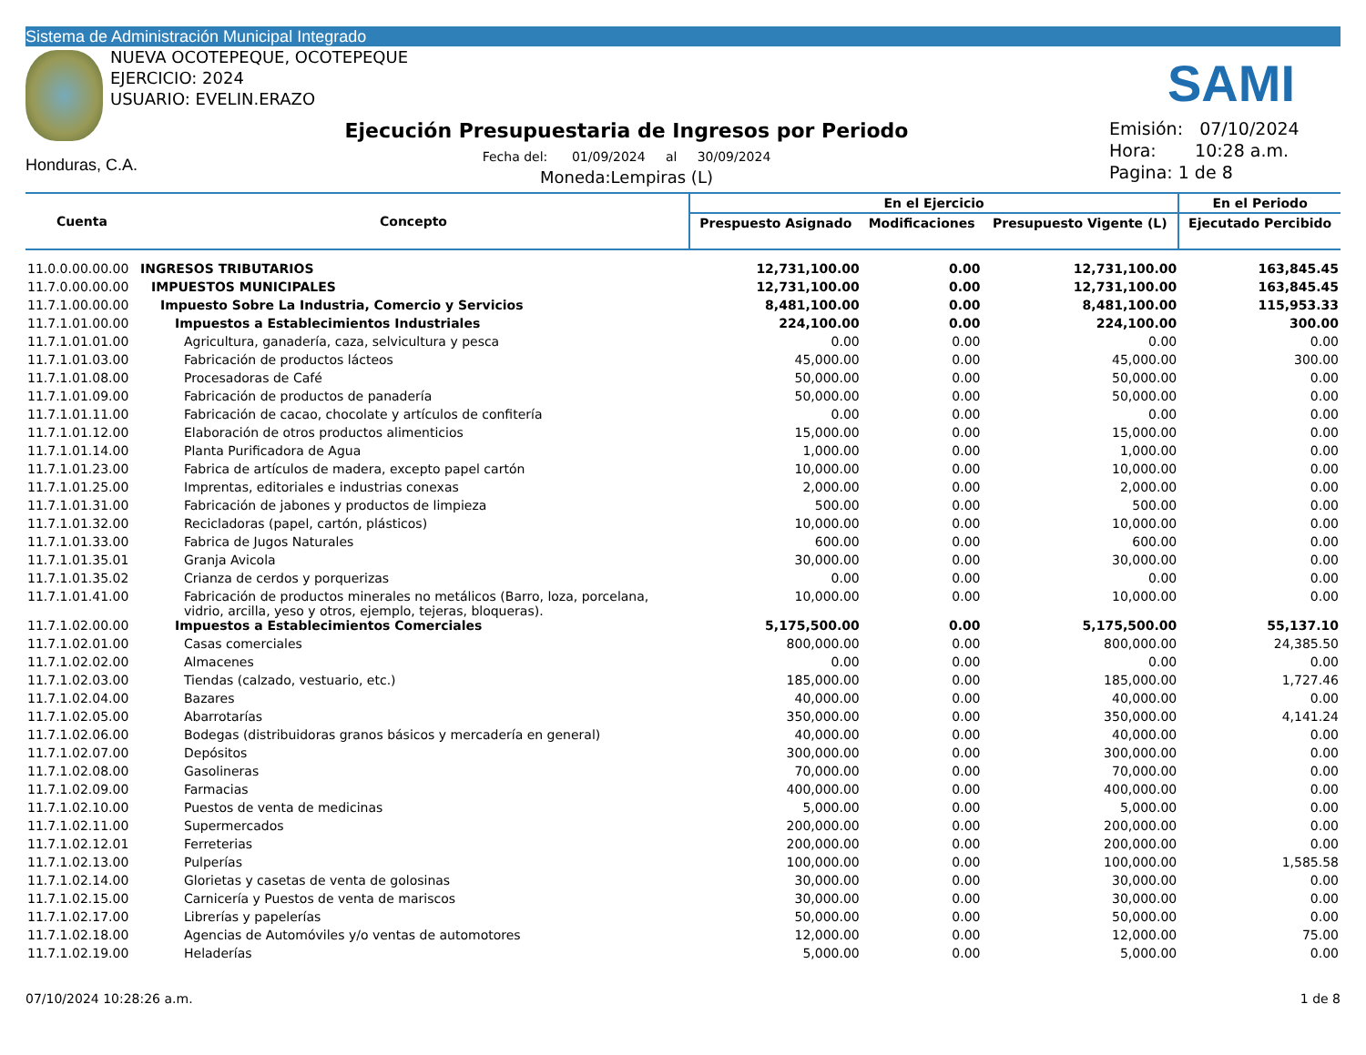Sistema de Administración Municipal Integrado
NUEVA OCOTEPEQUE, OCOTEPEQUE
EJERCICIO: 2024
USUARIO: EVELIN.ERAZO
SAMI
Honduras, C.A.
Ejecución Presupuestaria de Ingresos por Periodo
Fecha del: 01/09/2024 al 30/09/2024
Moneda:Lempiras (L)
Emisión: 07/10/2024
Hora: 10:28 a.m.
Pagina: 1 de 8
| Cuenta | Concepto | En el Ejercicio | | | En el Periodo |
| --- | --- | --- | --- | --- | --- |
| | | Prespuesto Asignado | Modificaciones | Presupuesto Vigente (L) | Ejecutado Percibido |
| 11.0.0.00.00.00 | INGRESOS TRIBUTARIOS | 12,731,100.00 | 0.00 | 12,731,100.00 | 163,845.45 |
| 11.7.0.00.00.00 | IMPUESTOS MUNICIPALES | 12,731,100.00 | 0.00 | 12,731,100.00 | 163,845.45 |
| 11.7.1.00.00.00 | Impuesto Sobre La Industria, Comercio y Servicios | 8,481,100.00 | 0.00 | 8,481,100.00 | 115,953.33 |
| 11.7.1.01.00.00 | Impuestos a Establecimientos Industriales | 224,100.00 | 0.00 | 224,100.00 | 300.00 |
| 11.7.1.01.01.00 | Agricultura, ganadería, caza, selvicultura y pesca | 0.00 | 0.00 | 0.00 | 0.00 |
| 11.7.1.01.03.00 | Fabricación de productos lácteos | 45,000.00 | 0.00 | 45,000.00 | 300.00 |
| 11.7.1.01.08.00 | Procesadoras de Café | 50,000.00 | 0.00 | 50,000.00 | 0.00 |
| 11.7.1.01.09.00 | Fabricación de productos de panadería | 50,000.00 | 0.00 | 50,000.00 | 0.00 |
| 11.7.1.01.11.00 | Fabricación de cacao, chocolate y artículos de confitería | 0.00 | 0.00 | 0.00 | 0.00 |
| 11.7.1.01.12.00 | Elaboración de otros productos alimenticios | 15,000.00 | 0.00 | 15,000.00 | 0.00 |
| 11.7.1.01.14.00 | Planta Purificadora de Agua | 1,000.00 | 0.00 | 1,000.00 | 0.00 |
| 11.7.1.01.23.00 | Fabrica de artículos de madera, excepto papel cartón | 10,000.00 | 0.00 | 10,000.00 | 0.00 |
| 11.7.1.01.25.00 | Imprentas, editoriales e industrias conexas | 2,000.00 | 0.00 | 2,000.00 | 0.00 |
| 11.7.1.01.31.00 | Fabricación de jabones y productos de limpieza | 500.00 | 0.00 | 500.00 | 0.00 |
| 11.7.1.01.32.00 | Recicladoras (papel, cartón, plásticos) | 10,000.00 | 0.00 | 10,000.00 | 0.00 |
| 11.7.1.01.33.00 | Fabrica de Jugos Naturales | 600.00 | 0.00 | 600.00 | 0.00 |
| 11.7.1.01.35.01 | Granja Avicola | 30,000.00 | 0.00 | 30,000.00 | 0.00 |
| 11.7.1.01.35.02 | Crianza de cerdos y porquerizas | 0.00 | 0.00 | 0.00 | 0.00 |
| 11.7.1.01.41.00 | Fabricación de productos minerales no metálicos (Barro, loza, porcelana, vidrio, arcilla, yeso y otros, ejemplo, tejeras, bloqueras). | 10,000.00 | 0.00 | 10,000.00 | 0.00 |
| 11.7.1.02.00.00 | Impuestos a Establecimientos Comerciales | 5,175,500.00 | 0.00 | 5,175,500.00 | 55,137.10 |
| 11.7.1.02.01.00 | Casas comerciales | 800,000.00 | 0.00 | 800,000.00 | 24,385.50 |
| 11.7.1.02.02.00 | Almacenes | 0.00 | 0.00 | 0.00 | 0.00 |
| 11.7.1.02.03.00 | Tiendas (calzado, vestuario, etc.) | 185,000.00 | 0.00 | 185,000.00 | 1,727.46 |
| 11.7.1.02.04.00 | Bazares | 40,000.00 | 0.00 | 40,000.00 | 0.00 |
| 11.7.1.02.05.00 | Abarrotarías | 350,000.00 | 0.00 | 350,000.00 | 4,141.24 |
| 11.7.1.02.06.00 | Bodegas (distribuidoras granos básicos y mercadería en general) | 40,000.00 | 0.00 | 40,000.00 | 0.00 |
| 11.7.1.02.07.00 | Depósitos | 300,000.00 | 0.00 | 300,000.00 | 0.00 |
| 11.7.1.02.08.00 | Gasolineras | 70,000.00 | 0.00 | 70,000.00 | 0.00 |
| 11.7.1.02.09.00 | Farmacias | 400,000.00 | 0.00 | 400,000.00 | 0.00 |
| 11.7.1.02.10.00 | Puestos de venta de medicinas | 5,000.00 | 0.00 | 5,000.00 | 0.00 |
| 11.7.1.02.11.00 | Supermercados | 200,000.00 | 0.00 | 200,000.00 | 0.00 |
| 11.7.1.02.12.01 | Ferreterias | 200,000.00 | 0.00 | 200,000.00 | 0.00 |
| 11.7.1.02.13.00 | Pulperías | 100,000.00 | 0.00 | 100,000.00 | 1,585.58 |
| 11.7.1.02.14.00 | Glorietas y casetas de venta de golosinas | 30,000.00 | 0.00 | 30,000.00 | 0.00 |
| 11.7.1.02.15.00 | Carnicería y Puestos de venta de mariscos | 30,000.00 | 0.00 | 30,000.00 | 0.00 |
| 11.7.1.02.17.00 | Librerías y papelerías | 50,000.00 | 0.00 | 50,000.00 | 0.00 |
| 11.7.1.02.18.00 | Agencias de Automóviles y/o ventas de automotores | 12,000.00 | 0.00 | 12,000.00 | 75.00 |
| 11.7.1.02.19.00 | Heladerías | 5,000.00 | 0.00 | 5,000.00 | 0.00 |
07/10/2024 10:28:26 a.m. 1 de 8